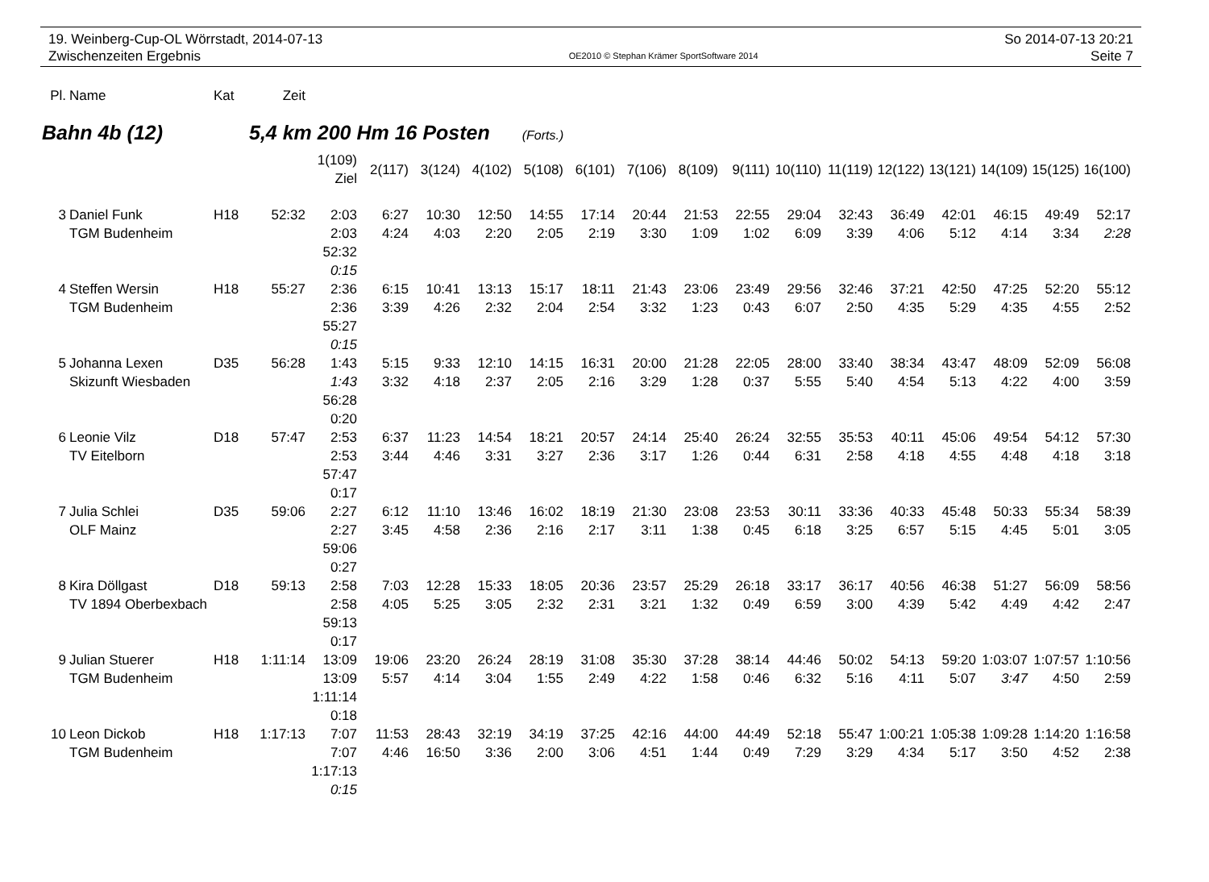19. Weinberg-Cup-OL Wörrstadt, 2014-07-13
Zwischenzeiten Ergebnis
OE2010 © Stephan Krämer SportSoftware 2014
So 2014-07-13 20:21
Seite 7
| Pl. | Name | Kat | Zeit |
| --- | --- | --- | --- |
Bahn 4b (12) 5,4 km 200 Hm 16 Posten (Forts.)
| | | | | 1(109) Ziel | 2(117) | 3(124) | 4(102) | 5(108) | 6(101) | 7(106) | 8(109) | 9(111) | 10(110) | 11(119) | 12(122) | 13(121) | 14(109) | 15(125) | 16(100) |
| --- | --- | --- | --- | --- | --- | --- | --- | --- | --- | --- | --- | --- | --- | --- | --- | --- | --- | --- | --- |
| 3 | Daniel Funk | H18 | 52:32 | 2:03 | 6:27 | 10:30 | 12:50 | 14:55 | 17:14 | 20:44 | 21:53 | 22:55 | 29:04 | 32:43 | 36:49 | 42:01 | 46:15 | 49:49 | 52:17 |
| | TGM Budenheim | | | 2:03 | 4:24 | 4:03 | 2:20 | 2:05 | 2:19 | 3:30 | 1:09 | 1:02 | 6:09 | 3:39 | 4:06 | 5:12 | 4:14 | 3:34 | 2:28 |
| | | | | 52:32 | | | | | | | | | | | | | | | |
| | | | | 0:15 | | | | | | | | | | | | | | | |
| 4 | Steffen Wersin | H18 | 55:27 | 2:36 | 6:15 | 10:41 | 13:13 | 15:17 | 18:11 | 21:43 | 23:06 | 23:49 | 29:56 | 32:46 | 37:21 | 42:50 | 47:25 | 52:20 | 55:12 |
| | TGM Budenheim | | | 2:36 | 3:39 | 4:26 | 2:32 | 2:04 | 2:54 | 3:32 | 1:23 | 0:43 | 6:07 | 2:50 | 4:35 | 5:29 | 4:35 | 4:55 | 2:52 |
| | | | | 55:27 | | | | | | | | | | | | | | | |
| | | | | 0:15 | | | | | | | | | | | | | | | |
| 5 | Johanna Lexen | D35 | 56:28 | 1:43 | 5:15 | 9:33 | 12:10 | 14:15 | 16:31 | 20:00 | 21:28 | 22:05 | 28:00 | 33:40 | 38:34 | 43:47 | 48:09 | 52:09 | 56:08 |
| | Skizunft Wiesbaden | | | 1:43 | 3:32 | 4:18 | 2:37 | 2:05 | 2:16 | 3:29 | 1:28 | 0:37 | 5:55 | 5:40 | 4:54 | 5:13 | 4:22 | 4:00 | 3:59 |
| | | | | 56:28 | | | | | | | | | | | | | | | |
| | | | | 0:20 | | | | | | | | | | | | | | | |
| 6 | Leonie Vilz | D18 | 57:47 | 2:53 | 6:37 | 11:23 | 14:54 | 18:21 | 20:57 | 24:14 | 25:40 | 26:24 | 32:55 | 35:53 | 40:11 | 45:06 | 49:54 | 54:12 | 57:30 |
| | TV Eitelborn | | | 2:53 | 3:44 | 4:46 | 3:31 | 3:27 | 2:36 | 3:17 | 1:26 | 0:44 | 6:31 | 2:58 | 4:18 | 4:55 | 4:48 | 4:18 | 3:18 |
| | | | | 57:47 | | | | | | | | | | | | | | | |
| | | | | 0:17 | | | | | | | | | | | | | | | |
| 7 | Julia Schlei | D35 | 59:06 | 2:27 | 6:12 | 11:10 | 13:46 | 16:02 | 18:19 | 21:30 | 23:08 | 23:53 | 30:11 | 33:36 | 40:33 | 45:48 | 50:33 | 55:34 | 58:39 |
| | OLF Mainz | | | 2:27 | 3:45 | 4:58 | 2:36 | 2:16 | 2:17 | 3:11 | 1:38 | 0:45 | 6:18 | 3:25 | 6:57 | 5:15 | 4:45 | 5:01 | 3:05 |
| | | | | 59:06 | | | | | | | | | | | | | | | |
| | | | | 0:27 | | | | | | | | | | | | | | | |
| 8 | Kira Döllgast | D18 | 59:13 | 2:58 | 7:03 | 12:28 | 15:33 | 18:05 | 20:36 | 23:57 | 25:29 | 26:18 | 33:17 | 36:17 | 40:56 | 46:38 | 51:27 | 56:09 | 58:56 |
| | TV 1894 Oberbexbach | | | 2:58 | 4:05 | 5:25 | 3:05 | 2:32 | 2:31 | 3:21 | 1:32 | 0:49 | 6:59 | 3:00 | 4:39 | 5:42 | 4:49 | 4:42 | 2:47 |
| | | | | 59:13 | | | | | | | | | | | | | | | |
| | | | | 0:17 | | | | | | | | | | | | | | | |
| 9 | Julian Stuerer | H18 | 1:11:14 | 13:09 | 19:06 | 23:20 | 26:24 | 28:19 | 31:08 | 35:30 | 37:28 | 38:14 | 44:46 | 50:02 | 54:13 | 59:20 | 1:03:07 | 1:07:57 | 1:10:56 |
| | TGM Budenheim | | | 13:09 | 5:57 | 4:14 | 3:04 | 1:55 | 2:49 | 4:22 | 1:58 | 0:46 | 6:32 | 5:16 | 4:11 | 5:07 | 3:47 | 4:50 | 2:59 |
| | | | | 1:11:14 | | | | | | | | | | | | | | | |
| | | | | 0:18 | | | | | | | | | | | | | | | |
| 10 | Leon Dickob | H18 | 1:17:13 | 7:07 | 11:53 | 28:43 | 32:19 | 34:19 | 37:25 | 42:16 | 44:00 | 44:49 | 52:18 | 55:47 | 1:00:21 | 1:05:38 | 1:09:28 | 1:14:20 | 1:16:58 |
| | TGM Budenheim | | | 7:07 | 4:46 | 16:50 | 3:36 | 2:00 | 3:06 | 4:51 | 1:44 | 0:49 | 7:29 | 3:29 | 4:34 | 5:17 | 3:50 | 4:52 | 2:38 |
| | | | | 1:17:13 | | | | | | | | | | | | | | | |
| | | | | 0:15 | | | | | | | | | | | | | | | |